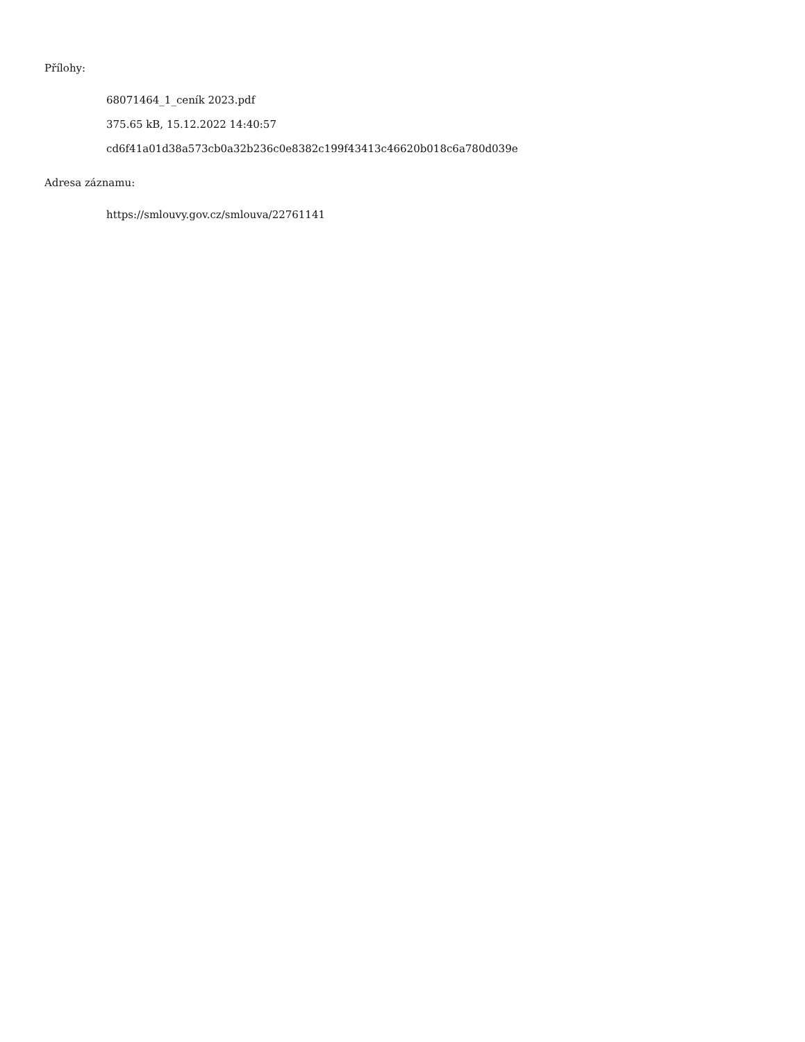Přílohy:
68071464_1_ceník 2023.pdf
375.65 kB, 15.12.2022 14:40:57
cd6f41a01d38a573cb0a32b236c0e8382c199f43413c46620b018c6a780d039e
Adresa záznamu:
https://smlouvy.gov.cz/smlouva/22761141